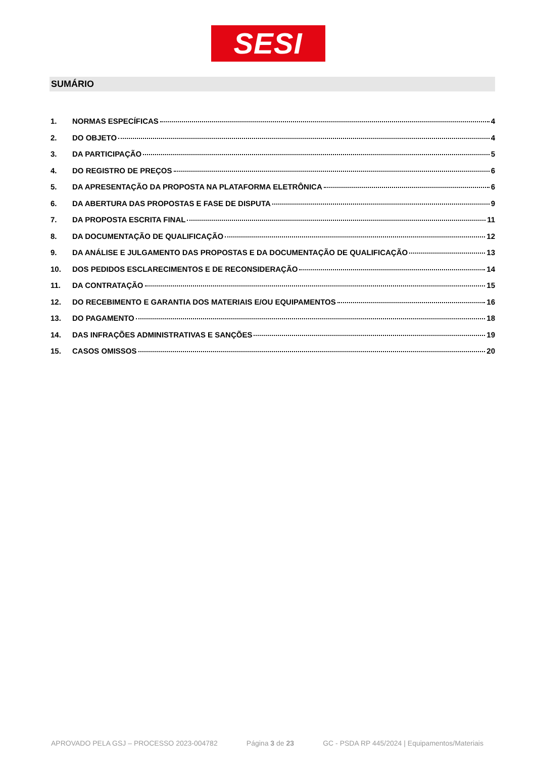SESI
SUMÁRIO
1. NORMAS ESPECÍFICAS 4
2. DO OBJETO 4
3. DA PARTICIPAÇÃO 5
4. DO REGISTRO DE PREÇOS 6
5. DA APRESENTAÇÃO DA PROPOSTA NA PLATAFORMA ELETRÔNICA 6
6. DA ABERTURA DAS PROPOSTAS E FASE DE DISPUTA 9
7. DA PROPOSTA ESCRITA FINAL 11
8. DA DOCUMENTAÇÃO DE QUALIFICAÇÃO 12
9. DA ANÁLISE E JULGAMENTO DAS PROPOSTAS E DA DOCUMENTAÇÃO DE QUALIFICAÇÃO 13
10. DOS PEDIDOS ESCLARECIMENTOS E DE RECONSIDERAÇÃO 14
11. DA CONTRATAÇÃO 15
12. DO RECEBIMENTO E GARANTIA DOS MATERIAIS E/OU EQUIPAMENTOS 16
13. DO PAGAMENTO 18
14. DAS INFRAÇÕES ADMINISTRATIVAS E SANÇÕES 19
15. CASOS OMISSOS 20
APROVADO PELA GSJ – PROCESSO 2023-004782 Página 3 de 23 GC - PSDA RP 445/2024 | Equipamentos/Materiais